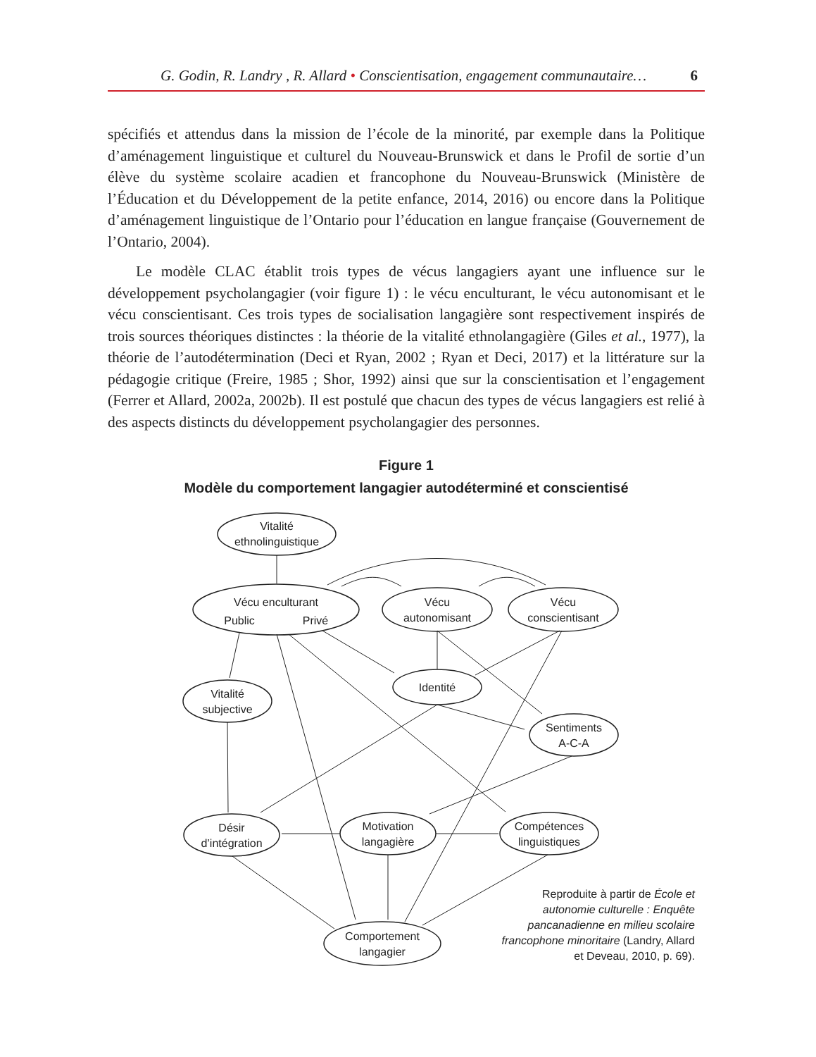G. Godin, R. Landry , R. Allard • Conscientisation, engagement communautaire… 6
spécifiés et attendus dans la mission de l’école de la minorité, par exemple dans la Politique d’aménagement linguistique et culturel du Nouveau-Brunswick et dans le Profil de sortie d’un élève du système scolaire acadien et francophone du Nouveau-Brunswick (Ministère de l’Éducation et du Développement de la petite enfance, 2014, 2016) ou encore dans la Politique d’aménagement linguistique de l’Ontario pour l’éducation en langue française (Gouvernement de l’Ontario, 2004).
Le modèle CLAC établit trois types de vécus langagiers ayant une influence sur le développement psycholangagier (voir figure 1) : le vécu enculturant, le vécu autonomisant et le vécu conscientisant. Ces trois types de socialisation langagière sont respectivement inspirés de trois sources théoriques distinctes : la théorie de la vitalité ethnolangagière (Giles et al., 1977), la théorie de l’autodétermination (Deci et Ryan, 2002 ; Ryan et Deci, 2017) et la littérature sur la pédagogie critique (Freire, 1985 ; Shor, 1992) ainsi que sur la conscientisation et l’engagement (Ferrer et Allard, 2002a, 2002b). Il est postulé que chacun des types de vécus langagiers est relié à des aspects distincts du développement psycholangagier des personnes.
Figure 1
Modèle du comportement langagier autodéterminé et conscientisé
Vitalité
ethnolinguistique
Vécu enculturant
Public
Privé
Vécu
autonomisant
Vécu
conscientisant
Identité
Vitalité
subjective
Sentiments
A-C-A
Désir
d’intégration
Motivation
langagière
Compétences
linguistiques
Comportement
langagier
Reproduite à partir de École et autonomie culturelle : Enquête pancanadienne en milieu scolaire francophone minoritaire (Landry, Allard et Deveau, 2010, p. 69).